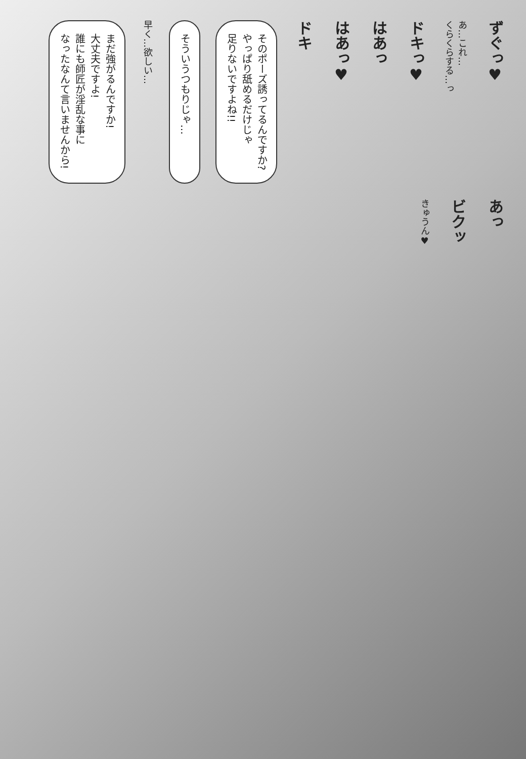ずぐっ♥
あ…これ…
くらくらする…っ
ドキっ♥
はあっ
はあっ♥
ドキ
そのポーズ誘ってるんですか?
やっぱり舐めるだけじゃ
足りないですよね!!
そういうつもりじゃ…
早く…欲しい…
まだ強がるんですか!
大丈夫ですよ!
誰にも師匠が淫乱な事に
なったなんて言いませんから!
あっ
ビクッ
きゅうん♥